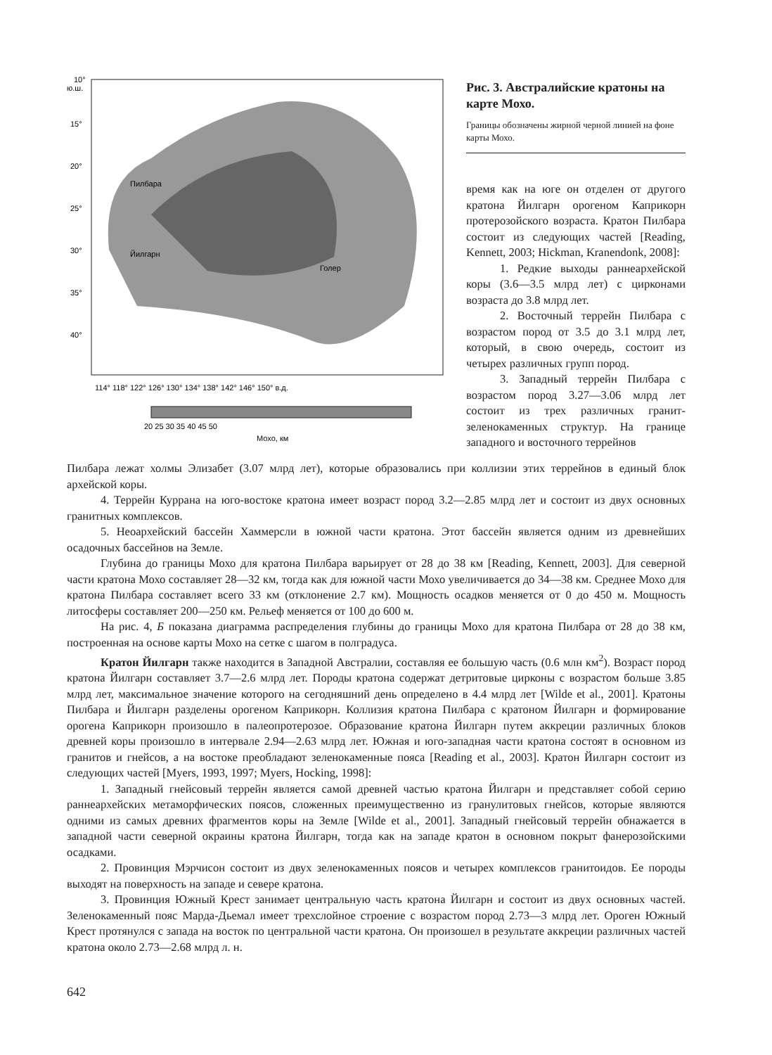10°
ю.ш.
15°
20°
25°
30°
35°
40°
Пилбара
Йилгарн
Голер
114° 118° 122° 126° 130° 134° 138° 142° 146° 150° в.д.
20 25 30 35 40 45 50
Мохо, км
Рис. 3. Австралийские кратоны на карте Мохо.
Границы обозначены жирной черной линией на фоне карты Мохо.
время как на юге он отделен от другого кратона Йилгарн орогеном Каприкорн протерозойского возраста. Кратон Пилбара состоит из следующих частей [Reading, Kennett, 2003; Hickman, Kranendonk, 2008]:
1. Редкие выходы раннеархейской коры (3.6—3.5 млрд лет) с цирконами возраста до 3.8 млрд лет.
2. Восточный террейн Пилбара с возрастом пород от 3.5 до 3.1 млрд лет, который, в свою очередь, состоит из четырех различных групп пород.
3. Западный террейн Пилбара с возрастом пород 3.27—3.06 млрд лет состоит из трех различных гранит-зеленокаменных структур. На границе западного и восточного террейнов
Пилбара лежат холмы Элизабет (3.07 млрд лет), которые образовались при коллизии этих террейнов в единый блок архейской коры.
4. Террейн Куррана на юго-востоке кратона имеет возраст пород 3.2—2.85 млрд лет и состоит из двух основных гранитных комплексов.
5. Неоархейский бассейн Хаммерсли в южной части кратона. Этот бассейн является одним из древнейших осадочных бассейнов на Земле.
Глубина до границы Мохо для кратона Пилбара варьирует от 28 до 38 км [Reading, Kennett, 2003]. Для северной части кратона Мохо составляет 28—32 км, тогда как для южной части Мохо увеличивается до 34—38 км. Среднее Мохо для кратона Пилбара составляет всего 33 км (отклонение 2.7 км). Мощность осадков меняется от 0 до 450 м. Мощность литосферы составляет 200—250 км. Рельеф меняется от 100 до 600 м.
На рис. 4, Б показана диаграмма распределения глубины до границы Мохо для кратона Пилбара от 28 до 38 км, построенная на основе карты Мохо на сетке с шагом в полградуса.
Кратон Йилгарн также находится в Западной Австралии, составляя ее большую часть (0.6 млн км<sup>2</sup>). Возраст пород кратона Йилгарн составляет 3.7—2.6 млрд лет. Породы кратона содержат детритовые цирконы с возрастом больше 3.85 млрд лет, максимальное значение которого на сегодняшний день определено в 4.4 млрд лет [Wilde et al., 2001]. Кратоны Пилбара и Йилгарн разделены орогеном Каприкорн. Коллизия кратона Пилбара с кратоном Йилгарн и формирование орогена Каприкорн произошло в палеопротерозое. Образование кратона Йилгарн путем аккреции различных блоков древней коры произошло в интервале 2.94—2.63 млрд лет. Южная и юго-западная части кратона состоят в основном из гранитов и гнейсов, а на востоке преобладают зеленокаменные пояса [Reading et al., 2003]. Кратон Йилгарн состоит из следующих частей [Myers, 1993, 1997; Myers, Hocking, 1998]:
1. Западный гнейсовый террейн является самой древней частью кратона Йилгарн и представляет собой серию раннеархейских метаморфических поясов, сложенных преимущественно из гранулитовых гнейсов, которые являются одними из самых древних фрагментов коры на Земле [Wilde et al., 2001]. Западный гнейсовый террейн обнажается в западной части северной окраины кратона Йилгарн, тогда как на западе кратон в основном покрыт фанерозойскими осадками.
2. Провинция Мэрчисон состоит из двух зеленокаменных поясов и четырех комплексов гранитоидов. Ее породы выходят на поверхность на западе и севере кратона.
3. Провинция Южный Крест занимает центральную часть кратона Йилгарн и состоит из двух основных частей. Зеленокаменный пояс Марда-Дьемал имеет трехслойное строение с возрастом пород 2.73—3 млрд лет. Ороген Южный Крест протянулся с запада на восток по центральной части кратона. Он произошел в результате аккреции различных частей кратона около 2.73—2.68 млрд л. н.
642